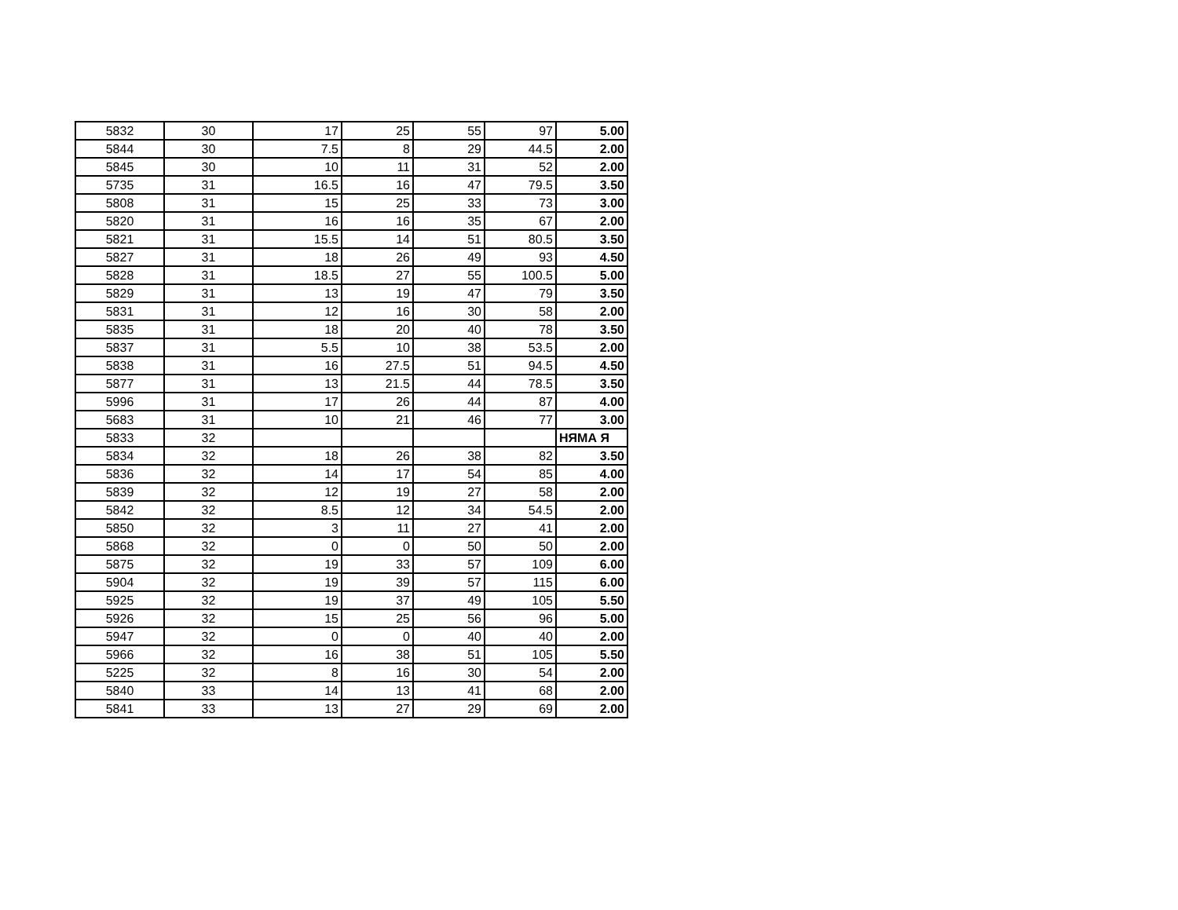| 5832 | 30 | 17 | 25 | 55 | 97 | 5.00 |
| 5844 | 30 | 7.5 | 8 | 29 | 44.5 | 2.00 |
| 5845 | 30 | 10 | 11 | 31 | 52 | 2.00 |
| 5735 | 31 | 16.5 | 16 | 47 | 79.5 | 3.50 |
| 5808 | 31 | 15 | 25 | 33 | 73 | 3.00 |
| 5820 | 31 | 16 | 16 | 35 | 67 | 2.00 |
| 5821 | 31 | 15.5 | 14 | 51 | 80.5 | 3.50 |
| 5827 | 31 | 18 | 26 | 49 | 93 | 4.50 |
| 5828 | 31 | 18.5 | 27 | 55 | 100.5 | 5.00 |
| 5829 | 31 | 13 | 19 | 47 | 79 | 3.50 |
| 5831 | 31 | 12 | 16 | 30 | 58 | 2.00 |
| 5835 | 31 | 18 | 20 | 40 | 78 | 3.50 |
| 5837 | 31 | 5.5 | 10 | 38 | 53.5 | 2.00 |
| 5838 | 31 | 16 | 27.5 | 51 | 94.5 | 4.50 |
| 5877 | 31 | 13 | 21.5 | 44 | 78.5 | 3.50 |
| 5996 | 31 | 17 | 26 | 44 | 87 | 4.00 |
| 5683 | 31 | 10 | 21 | 46 | 77 | 3.00 |
| 5833 | 32 | | | | | НЯМА Я |
| 5834 | 32 | 18 | 26 | 38 | 82 | 3.50 |
| 5836 | 32 | 14 | 17 | 54 | 85 | 4.00 |
| 5839 | 32 | 12 | 19 | 27 | 58 | 2.00 |
| 5842 | 32 | 8.5 | 12 | 34 | 54.5 | 2.00 |
| 5850 | 32 | 3 | 11 | 27 | 41 | 2.00 |
| 5868 | 32 | 0 | 0 | 50 | 50 | 2.00 |
| 5875 | 32 | 19 | 33 | 57 | 109 | 6.00 |
| 5904 | 32 | 19 | 39 | 57 | 115 | 6.00 |
| 5925 | 32 | 19 | 37 | 49 | 105 | 5.50 |
| 5926 | 32 | 15 | 25 | 56 | 96 | 5.00 |
| 5947 | 32 | 0 | 0 | 40 | 40 | 2.00 |
| 5966 | 32 | 16 | 38 | 51 | 105 | 5.50 |
| 5225 | 32 | 8 | 16 | 30 | 54 | 2.00 |
| 5840 | 33 | 14 | 13 | 41 | 68 | 2.00 |
| 5841 | 33 | 13 | 27 | 29 | 69 | 2.00 |